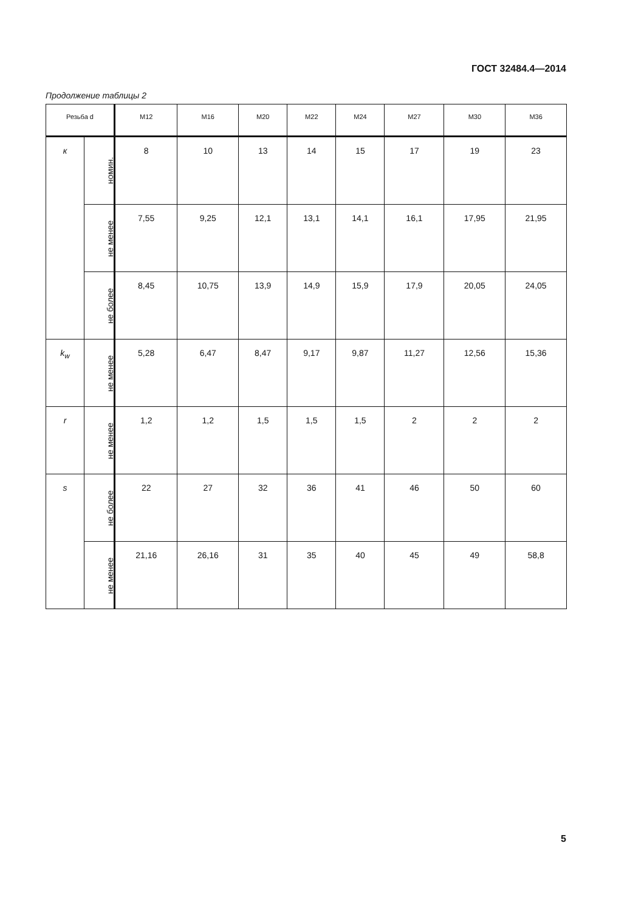ГОСТ 32484.4—2014
Продолжение таблицы 2
| Резьба d | | M12 | M16 | M20 | M22 | M24 | M27 | M30 | M36 |
| --- | --- | --- | --- | --- | --- | --- | --- | --- | --- |
| к | номин. | 8 | 10 | 13 | 14 | 15 | 17 | 19 | 23 |
| | не менее | 7,55 | 9,25 | 12,1 | 13,1 | 14,1 | 16,1 | 17,95 | 21,95 |
| | не более | 8,45 | 10,75 | 13,9 | 14,9 | 15,9 | 17,9 | 20,05 | 24,05 |
| k<sub>w</sub> | не менее | 5,28 | 6,47 | 8,47 | 9,17 | 9,87 | 11,27 | 12,56 | 15,36 |
| r | не менее | 1,2 | 1,2 | 1,5 | 1,5 | 1,5 | 2 | 2 | 2 |
| s | не более | 22 | 27 | 32 | 36 | 41 | 46 | 50 | 60 |
| | не менее | 21,16 | 26,16 | 31 | 35 | 40 | 45 | 49 | 58,8 |
5